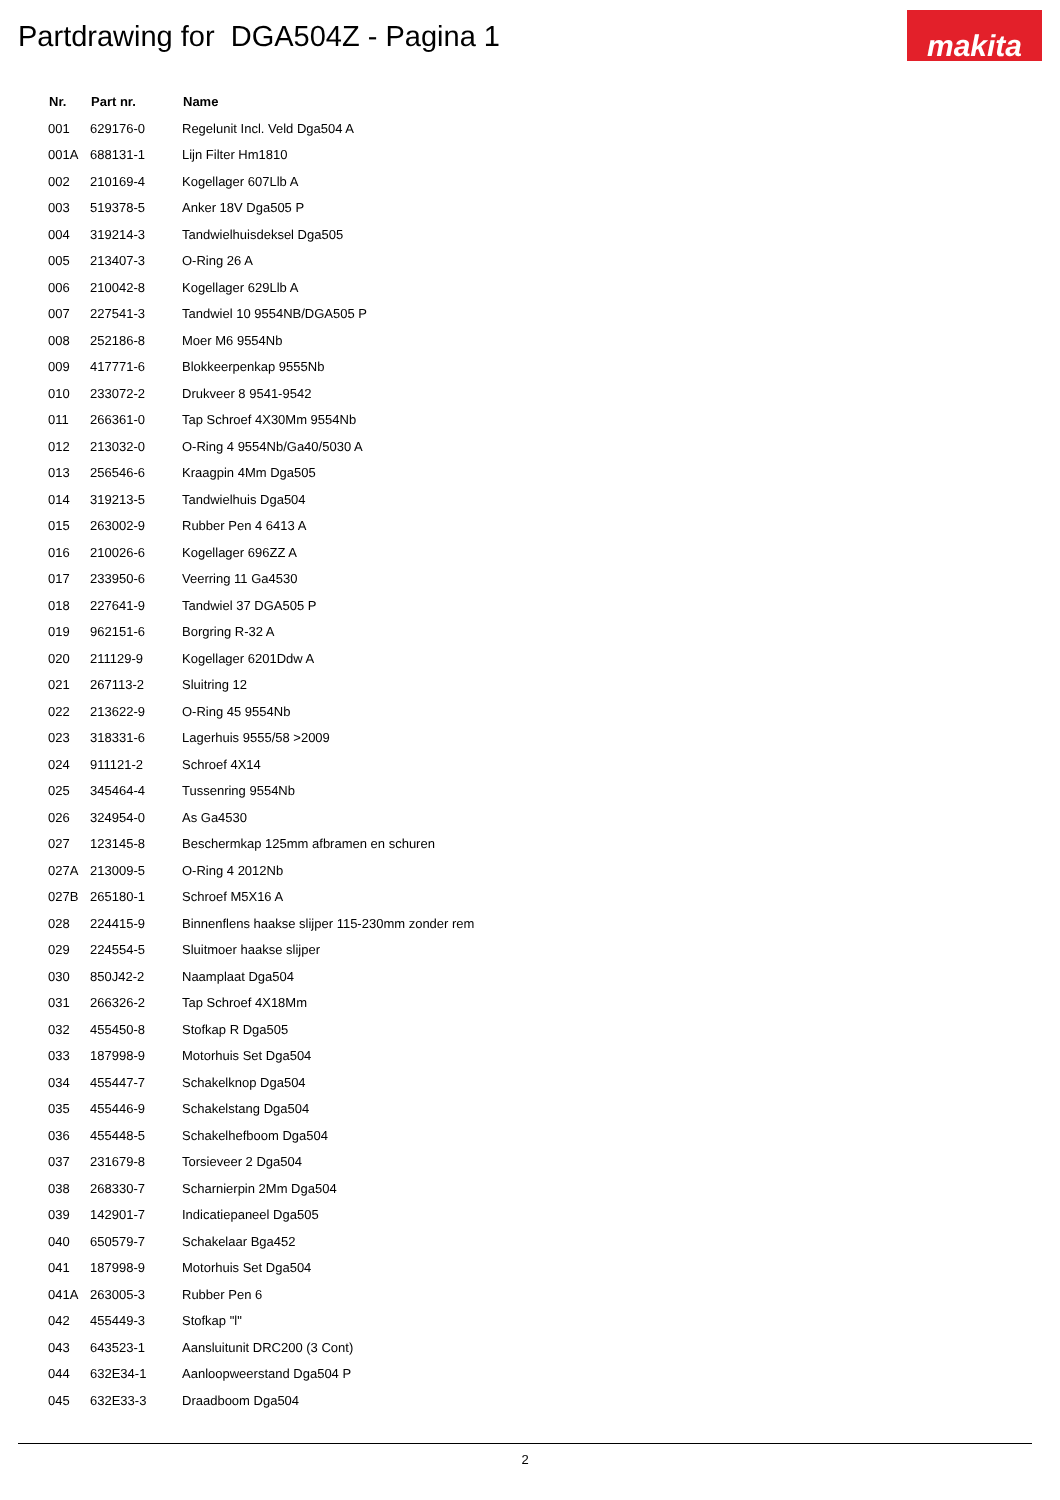Partdrawing for DGA504Z - Pagina 1
makita
| Nr. | Part nr. | Name |
| --- | --- | --- |
| 001 | 629176-0 | Regelunit Incl. Veld Dga504 A |
| 001A | 688131-1 | Lijn Filter Hm1810 |
| 002 | 210169-4 | Kogellager 607Llb A |
| 003 | 519378-5 | Anker 18V Dga505 P |
| 004 | 319214-3 | Tandwielhuisdeksel Dga505 |
| 005 | 213407-3 | O-Ring 26 A |
| 006 | 210042-8 | Kogellager 629Llb A |
| 007 | 227541-3 | Tandwiel 10 9554NB/DGA505 P |
| 008 | 252186-8 | Moer M6 9554Nb |
| 009 | 417771-6 | Blokkeerpenkap 9555Nb |
| 010 | 233072-2 | Drukveer 8 9541-9542 |
| 011 | 266361-0 | Tap Schroef 4X30Mm 9554Nb |
| 012 | 213032-0 | O-Ring 4 9554Nb/Ga40/5030 A |
| 013 | 256546-6 | Kraagpin 4Mm Dga505 |
| 014 | 319213-5 | Tandwielhuis Dga504 |
| 015 | 263002-9 | Rubber Pen 4 6413 A |
| 016 | 210026-6 | Kogellager 696ZZ A |
| 017 | 233950-6 | Veerring 11 Ga4530 |
| 018 | 227641-9 | Tandwiel 37 DGA505 P |
| 019 | 962151-6 | Borgring R-32 A |
| 020 | 211129-9 | Kogellager 6201Ddw A |
| 021 | 267113-2 | Sluitring 12 |
| 022 | 213622-9 | O-Ring 45 9554Nb |
| 023 | 318331-6 | Lagerhuis 9555/58 >2009 |
| 024 | 911121-2 | Schroef 4X14 |
| 025 | 345464-4 | Tussenring 9554Nb |
| 026 | 324954-0 | As Ga4530 |
| 027 | 123145-8 | Beschermkap 125mm afbramen en schuren |
| 027A | 213009-5 | O-Ring 4 2012Nb |
| 027B | 265180-1 | Schroef M5X16 A |
| 028 | 224415-9 | Binnenflens haakse slijper 115-230mm zonder rem |
| 029 | 224554-5 | Sluitmoer haakse slijper |
| 030 | 850J42-2 | Naamplaat Dga504 |
| 031 | 266326-2 | Tap Schroef 4X18Mm |
| 032 | 455450-8 | Stofkap R Dga505 |
| 033 | 187998-9 | Motorhuis Set Dga504 |
| 034 | 455447-7 | Schakelknop Dga504 |
| 035 | 455446-9 | Schakelstang Dga504 |
| 036 | 455448-5 | Schakelhefboom Dga504 |
| 037 | 231679-8 | Torsieveer 2 Dga504 |
| 038 | 268330-7 | Scharnierpin 2Mm Dga504 |
| 039 | 142901-7 | Indicatiepaneel Dga505 |
| 040 | 650579-7 | Schakelaar Bga452 |
| 041 | 187998-9 | Motorhuis Set Dga504 |
| 041A | 263005-3 | Rubber Pen 6 |
| 042 | 455449-3 | Stofkap "l" |
| 043 | 643523-1 | Aansluitunit DRC200 (3 Cont) |
| 044 | 632E34-1 | Aanloopweerstand Dga504 P |
| 045 | 632E33-3 | Draadboom Dga504 |
2